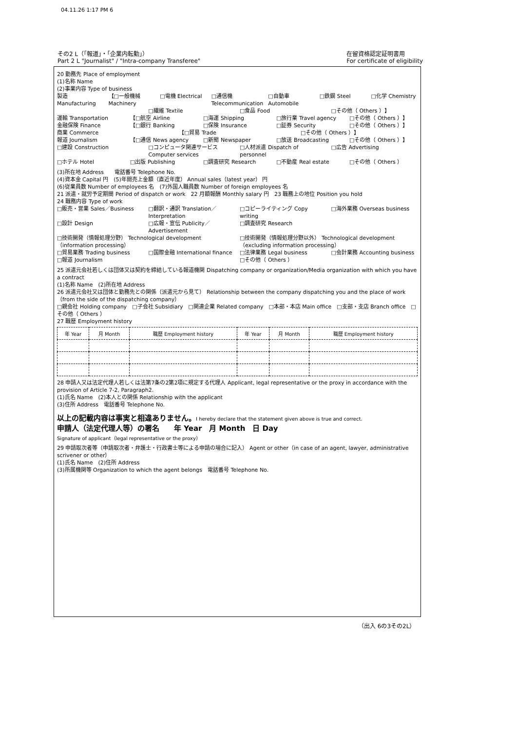04.11.26 1:17 PM 6
その2 L（「報道」・「企業内転勤」）
Part 2 L "Journalist" / "Intra-company Transferee"
在留資格認定証明書用
For certificate of eligibility
20 勤務先 Place of employment
(1)名称 Name
(2)事業内容 Type of business
製造 Manufacturing 【□一般機械 Machinery □電機 Electrical □通信機 Telecommunication □自動車 Automobile □鉄鋼 Steel □化学 Chemistry
□繊維 Textile □食品 Food □その他（ Others ）】
運輸 Transportation 【□航空 Airline □海運 Shipping □旅行業 Travel agency □その他（ Others ）】
金融保険 Finance 【□銀行 Banking □保険 Insurance □証券 Security □その他（ Others ）】
商業 Commerce 【□貿易 Trade □その他（ Others ）】
報道 Journalism 【□通信 News agency □新聞 Newspaper □放送 Broadcasting □その他（ Others ）】
□建設 Construction □コンピュータ関連サービス Computer services □人材派遣 Dispatch of personnel □広告 Advertising
□ホテル Hotel □出版 Publishing □調査研究 Research □不動産 Real estate □その他（ Others ）
(3)所在地 Address　　電話番号 Telephone No.
(4)資本金 Capital 円　(5)年間売上金額（直近年度） Annual sales（latest year） 円
(6)従業員数 Number of employees 名　(7)外国人職員数 Number of foreign employees 名
21 派遣・就労予定期間 Period of dispatch or work　22 月額報酬 Monthly salary 円　23 職務上の地位 Position you hold
24 職務内容 Type of work
□販売・営業 Sales／Business □翻訳・通訳 Translation／Interpretation □コピーライティング Copy writing □海外業務 Overseas business
□設計 Design □広報・宣伝 Publicity／Advertisement □調査研究 Research
□技術開発（情報処理分野） Technological development（information processing） □技術開発（情報処理分野以外） Technological development（excluding information processing）
□貿易業務 Trading business □国際金融 International finance □法律業務 Legal business □会計業務 Accounting business
□報道 Journalism □その他（ Others ）
25 派遣元会社若しくは団体又は契約を締結している報道機関 Dispatching company or organization/Media organization with which you have a contract
(1)名称 Name　(2)所在地 Address
26 派遣元会社又は団体と勤務先との関係（派遣元から見て） Relationship between the company dispatching you and the place of work（from the side of the dispatching company）
□親会社 Holding company　□子会社 Subsidiary　□関連企業 Related company　□本部・本店 Main office　□支部・支店 Branch office　□その他（ Others ）
27 職歴 Employment history
| 年 Year | 月 Month | 職歴 Employment history | 年 Year | 月 Month | 職歴 Employment history |
| --- | --- | --- | --- | --- | --- |
28 申請人又は法定代理人若しくは法第7条の2第2項に規定する代理人 Applicant, legal representative or the proxy in accordance with the provision of Article 7-2, Paragraph2.
(1)氏名 Name　(2)本人との関係 Relationship with the applicant
(3)住所 Address　電話番号 Telephone No.
以上の記載内容は事実と相違ありません。I hereby declare that the statement given above is true and correct.
申請人（法定代理人等）の署名　　年 Year　月 Month　日 Day
Signature of applicant（legal representative or the proxy）
29 申請取次者等（申請取次者・弁護士・行政書士等による申請の場合に記入） Agent or other（in case of an agent, lawyer, administrative scrivener or other）
(1)氏名 Name　(2)住所 Address
(3)所属機関等 Organization to which the agent belongs　電話番号 Telephone No.
（出入 6の3その2L）